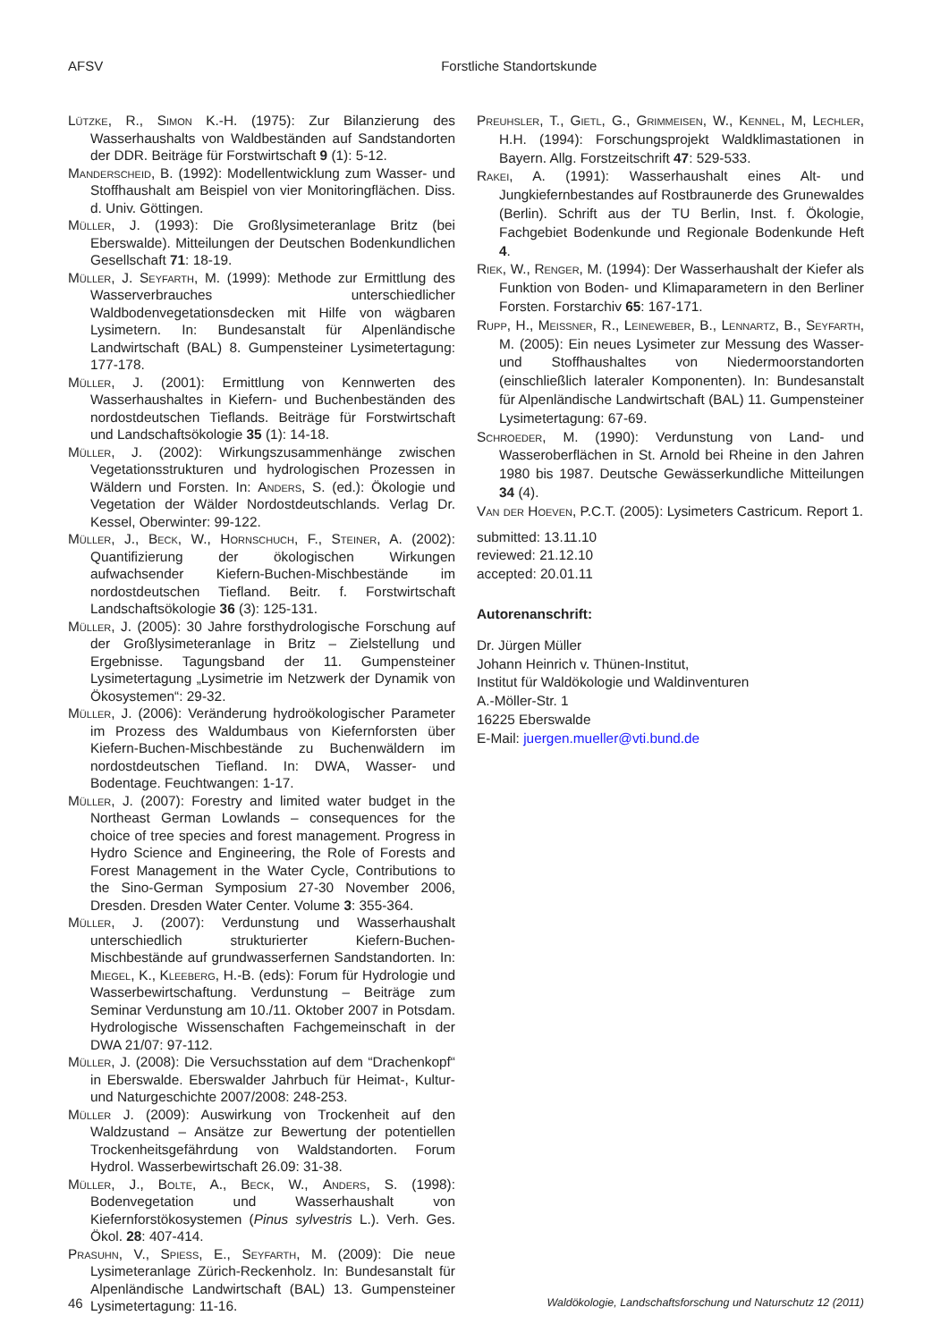AFSV Forstliche Standortskunde
Lützke, R., Simon K.-H. (1975): Zur Bilanzierung des Wasserhaushalts von Waldbeständen auf Sandstandorten der DDR. Beiträge für Forstwirtschaft 9 (1): 5-12.
Manderscheid, B. (1992): Modellentwicklung zum Wasser- und Stoffhaushalt am Beispiel von vier Monitoringflächen. Diss. d. Univ. Göttingen.
Müller, J. (1993): Die Großlysimeteranlage Britz (bei Eberswalde). Mitteilungen der Deutschen Bodenkundlichen Gesellschaft 71: 18-19.
Müller, J. Seyfarth, M. (1999): Methode zur Ermittlung des Wasserverbrauches unterschiedlicher Waldbodenvegetationsdecken mit Hilfe von wägbaren Lysimetern. In: Bundesanstalt für Alpenländische Landwirtschaft (BAL) 8. Gumpensteiner Lysimetertagung: 177-178.
Müller, J. (2001): Ermittlung von Kennwerten des Wasserhaushaltes in Kiefern- und Buchenbeständen des nordostdeutschen Tieflands. Beiträge für Forstwirtschaft und Landschaftsökologie 35 (1): 14-18.
Müller, J. (2002): Wirkungszusammenhänge zwischen Vegetationsstrukturen und hydrologischen Prozessen in Wäldern und Forsten. In: Anders, S. (ed.): Ökologie und Vegetation der Wälder Nordostdeutschlands. Verlag Dr. Kessel, Oberwinter: 99-122.
Müller, J., Beck, W., Hornschuch, F., Steiner, A. (2002): Quantifizierung der ökologischen Wirkungen aufwachsender Kiefern-Buchen-Mischbestände im nordostdeutschen Tiefland. Beitr. f. Forstwirtschaft Landschaftsökologie 36 (3): 125-131.
Müller, J. (2005): 30 Jahre forsthydrologische Forschung auf der Großlysimeteranlage in Britz – Zielstellung und Ergebnisse. Tagungsband der 11. Gumpensteiner Lysimetertagung „Lysimetrie im Netzwerk der Dynamik von Ökosystemen“: 29-32.
Müller, J. (2006): Veränderung hydroökologischer Parameter im Prozess des Waldumbaus von Kiefernforsten über Kiefern-Buchen-Mischbestände zu Buchenwäldern im nordostdeutschen Tiefland. In: DWA, Wasser- und Bodentage. Feuchtwangen: 1-17.
Müller, J. (2007): Forestry and limited water budget in the Northeast German Lowlands – consequences for the choice of tree species and forest management. Progress in Hydro Science and Engineering, the Role of Forests and Forest Management in the Water Cycle, Contributions to the Sino-German Symposium 27-30 November 2006, Dresden. Dresden Water Center. Volume 3: 355-364.
Müller, J. (2007): Verdunstung und Wasserhaushalt unterschiedlich strukturierter Kiefern-Buchen-Mischbestände auf grundwasserfernen Sandstandorten. In: Miegel, K., Kleeberg, H.-B. (eds): Forum für Hydrologie und Wasserbewirtschaftung. Verdunstung – Beiträge zum Seminar Verdunstung am 10./11. Oktober 2007 in Potsdam. Hydrologische Wissenschaften Fachgemeinschaft in der DWA 21/07: 97-112.
Müller, J. (2008): Die Versuchsstation auf dem “Drachenkopf“ in Eberswalde. Eberswalder Jahrbuch für Heimat-, Kultur- und Naturgeschichte 2007/2008: 248-253.
Müller J. (2009): Auswirkung von Trockenheit auf den Waldzustand – Ansätze zur Bewertung der potentiellen Trockenheitsgefährdung von Waldstandorten. Forum Hydrol. Wasserbewirtschaft 26.09: 31-38.
Müller, J., Bolte, A., Beck, W., Anders, S. (1998): Bodenvegetation und Wasserhaushalt von Kiefernforstökosystemen (Pinus sylvestris L.). Verh. Ges. Ökol. 28: 407-414.
Prasuhn, V., Spiess, E., Seyfarth, M. (2009): Die neue Lysimeteranlage Zürich-Reckenholz. In: Bundesanstalt für Alpenländische Landwirtschaft (BAL) 13. Gumpensteiner Lysimetertagung: 11-16.
Preuhsler, T., Gietl, G., Grimmeisen, W., Kennel, M, Lechler, H.H. (1994): Forschungsprojekt Waldklimastationen in Bayern. Allg. Forstzeitschrift 47: 529-533.
Rakei, A. (1991): Wasserhaushalt eines Alt- und Jungkiefernbestandes auf Rostbraunerde des Grunewaldes (Berlin). Schrift aus der TU Berlin, Inst. f. Ökologie, Fachgebiet Bodenkunde und Regionale Bodenkunde Heft 4.
Riek, W., Renger, M. (1994): Der Wasserhaushalt der Kiefer als Funktion von Boden- und Klimaparametern in den Berliner Forsten. Forstarchiv 65: 167-171.
Rupp, H., Meissner, R., Leineweber, B., Lennartz, B., Seyfarth, M. (2005): Ein neues Lysimeter zur Messung des Wasser- und Stoffhaushaltes von Niedermoorstandorten (einschließlich lateraler Komponenten). In: Bundesanstalt für Alpenländische Landwirtschaft (BAL) 11. Gumpensteiner Lysimetertagung: 67-69.
Schroeder, M. (1990): Verdunstung von Land- und Wasseroberflächen in St. Arnold bei Rheine in den Jahren 1980 bis 1987. Deutsche Gewässerkundliche Mitteilungen 34 (4).
Van der Hoeven, P.C.T. (2005): Lysimeters Castricum. Report 1.
submitted: 13.11.10
reviewed: 21.12.10
accepted: 20.01.11
Autorenanschrift:
Dr. Jürgen Müller
Johann Heinrich v. Thünen-Institut,
Institut für Waldökologie und Waldinventuren
A.-Möller-Str. 1
16225 Eberswalde
E-Mail: juergen.mueller@vti.bund.de
46 Waldökologie, Landschaftsforschung und Naturschutz 12 (2011)